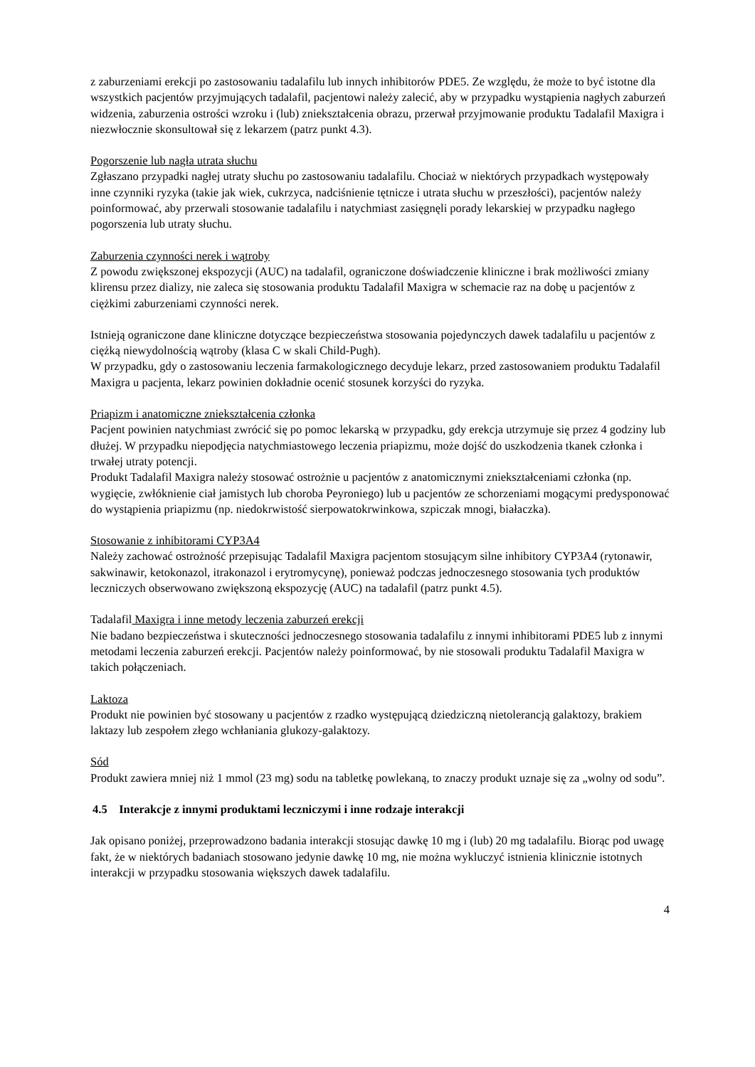z zaburzeniami erekcji po zastosowaniu tadalafilu lub innych inhibitorów PDE5. Ze względu, że może to być istotne dla wszystkich pacjentów przyjmujących tadalafil, pacjentowi należy zalecić, aby w przypadku wystąpienia nagłych zaburzeń widzenia, zaburzenia ostrości wzroku i (lub) zniekształcenia obrazu, przerwał przyjmowanie produktu Tadalafil Maxigra i niezwłocznie skonsultował się z lekarzem (patrz punkt 4.3).
Pogorszenie lub nagła utrata słuchu
Zgłaszano przypadki nagłej utraty słuchu po zastosowaniu tadalafilu. Chociaż w niektórych przypadkach występowały inne czynniki ryzyka (takie jak wiek, cukrzyca, nadciśnienie tętnicze i utrata słuchu w przeszłości), pacjentów należy poinformować, aby przerwali stosowanie tadalafilu i natychmiast zasięgnęli porady lekarskiej w przypadku nagłego pogorszenia lub utraty słuchu.
Zaburzenia czynności nerek i wątroby
Z powodu zwiększonej ekspozycji (AUC) na tadalafil, ograniczone doświadczenie kliniczne i brak możliwości zmiany klirensu przez dializy, nie zaleca się stosowania produktu Tadalafil Maxigra w schemacie raz na dobę u pacjentów z ciężkimi zaburzeniami czynności nerek.
Istnieją ograniczone dane kliniczne dotyczące bezpieczeństwa stosowania pojedynczych dawek tadalafilu u pacjentów z ciężką niewydolnością wątroby (klasa C w skali Child-Pugh).
W przypadku, gdy o zastosowaniu leczenia farmakologicznego decyduje lekarz, przed zastosowaniem produktu Tadalafil Maxigra u pacjenta, lekarz powinien dokładnie ocenić stosunek korzyści do ryzyka.
Priapizm i anatomiczne zniekształcenia członka
Pacjent powinien natychmiast zwrócić się po pomoc lekarską w przypadku, gdy erekcja utrzymuje się przez 4 godziny lub dłużej. W przypadku niepodjęcia natychmiastowego leczenia priapizmu, może dojść do uszkodzenia tkanek członka i trwałej utraty potencji.
Produkt Tadalafil Maxigra należy stosować ostrożnie u pacjentów z anatomicznymi zniekształceniami członka (np. wygięcie, zwłóknienie ciał jamistych lub choroba Peyroniego) lub u pacjentów ze schorzeniami mogącymi predysponować do wystąpienia priapizmu (np. niedokrwistość sierpowatokrwinkowa, szpiczak mnogi, białaczka).
Stosowanie z inhibitorami CYP3A4
Należy zachować ostrożność przepisując Tadalafil Maxigra pacjentom stosującym silne inhibitory CYP3A4 (rytonawir, sakwinawir, ketokonazol, itrakonazol i erytromycynę), ponieważ podczas jednoczesnego stosowania tych produktów leczniczych obserwowano zwiększoną ekspozycję (AUC) na tadalafil (patrz punkt 4.5).
Tadalafil Maxigra i inne metody leczenia zaburzeń erekcji
Nie badano bezpieczeństwa i skuteczności jednoczesnego stosowania tadalafilu z innymi inhibitorami PDE5 lub z innymi metodami leczenia zaburzeń erekcji. Pacjentów należy poinformować, by nie stosowali produktu Tadalafil Maxigra w takich połączeniach.
Laktoza
Produkt nie powinien być stosowany u pacjentów z rzadko występującą dziedziczną nietolerancją galaktozy, brakiem laktazy lub zespołem złego wchłaniania glukozy-galaktozy.
Sód
Produkt zawiera mniej niż 1 mmol (23 mg) sodu na tabletkę powlekaną, to znaczy produkt uznaje się za „wolny od sodu”.
4.5 Interakcje z innymi produktami leczniczymi i inne rodzaje interakcji
Jak opisano poniżej, przeprowadzono badania interakcji stosując dawkę 10 mg i (lub) 20 mg tadalafilu. Biorąc pod uwagę fakt, że w niektórych badaniach stosowano jedynie dawkę 10 mg, nie można wykluczyć istnienia klinicznie istotnych interakcji w przypadku stosowania większych dawek tadalafilu.
4